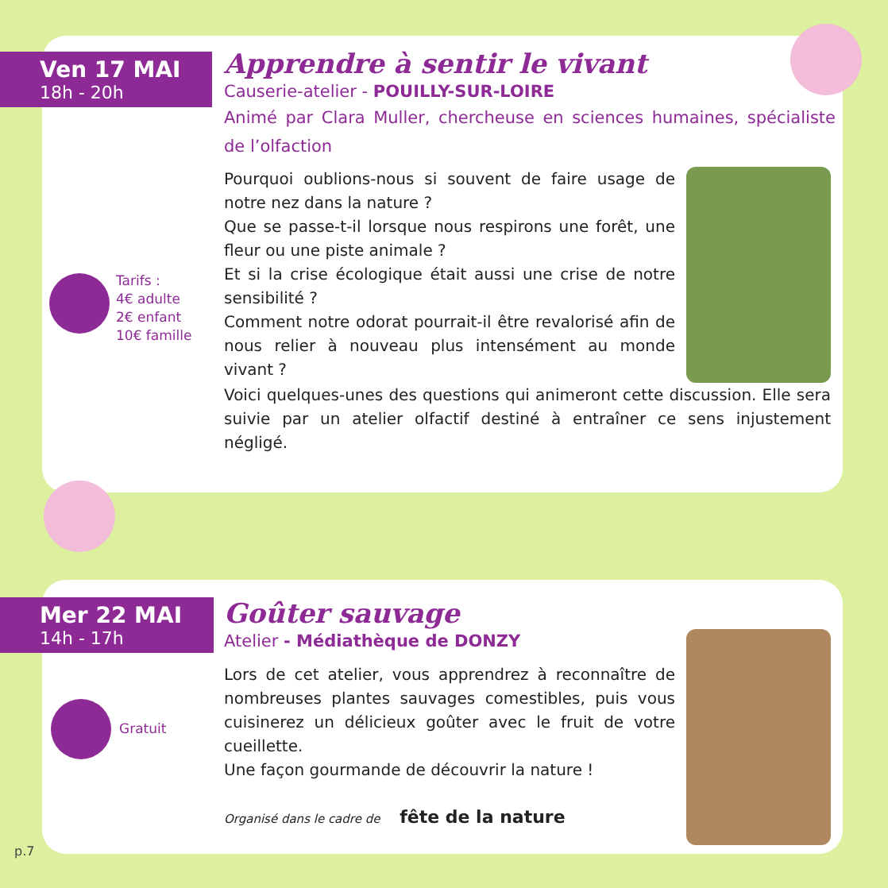Ven 17 MAI
18h - 20h
Apprendre à sentir le vivant
Causerie-atelier - POUILLY-SUR-LOIRE
Animé par Clara Muller, chercheuse en sciences humaines, spécialiste de l’olfaction
Pourquoi oublions-nous si souvent de faire usage de notre nez dans la nature ?
Que se passe-t-il lorsque nous respirons une forêt, une fleur ou une piste animale ?
Et si la crise écologique était aussi une crise de notre sensibilité ?
Comment notre odorat pourrait-il être revalorisé afin de nous relier à nouveau plus intensément au monde vivant ?
Voici quelques-unes des questions qui animeront cette discussion. Elle sera suivie par un atelier olfactif destiné à entraîner ce sens injustement négligé.
Tarifs :
4€ adulte
2€ enfant
10€ famille
Mer 22 MAI
14h - 17h
Goûter sauvage
Atelier - Médiathèque de DONZY
Lors de cet atelier, vous apprendrez à reconnaître de nombreuses plantes sauvages comestibles, puis vous cuisinerez un délicieux goûter avec le fruit de votre cueillette.
Une façon gourmande de découvrir la nature !
Organisé dans le cadre de fête de la nature
Gratuit
p.7